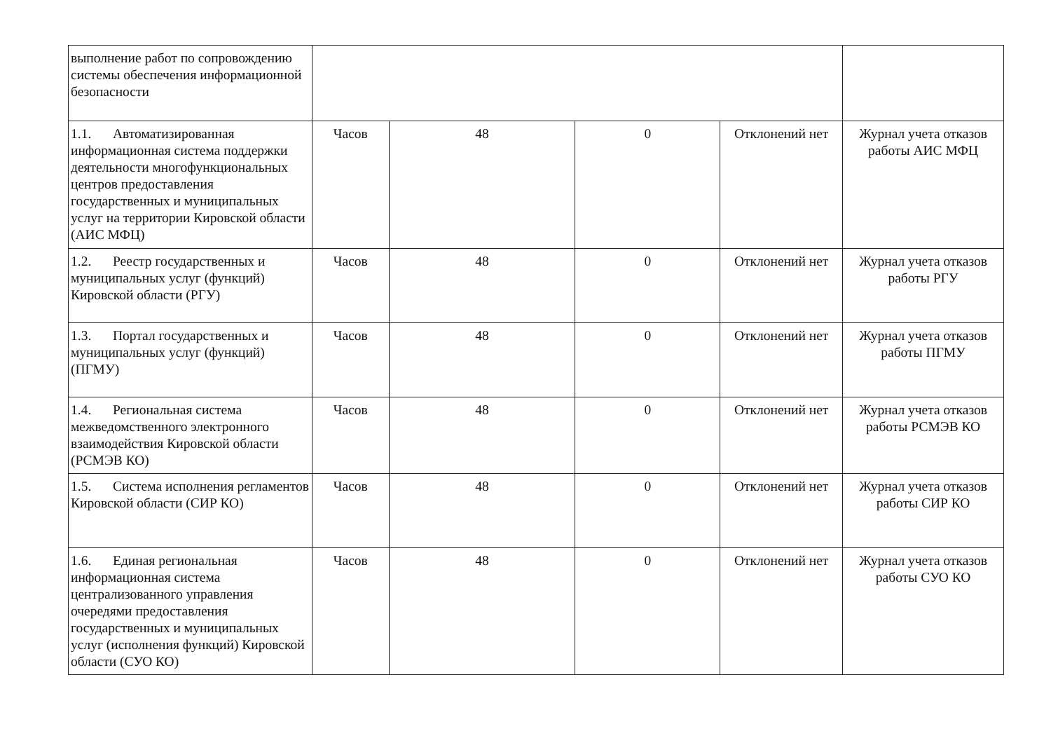| выполнение работ по сопровождению системы обеспечения информационной безопасности | | | | | |
| 1.1. Автоматизированная информационная система поддержки деятельности многофункциональных центров предоставления государственных и муниципальных услуг на территории Кировской области (АИС МФЦ) | Часов | 48 | 0 | Отклонений нет | Журнал учета отказов работы АИС МФЦ |
| 1.2. Реестр государственных и муниципальных услуг (функций) Кировской области (РГУ) | Часов | 48 | 0 | Отклонений нет | Журнал учета отказов работы РГУ |
| 1.3. Портал государственных и муниципальных услуг (функций) (ПГМУ) | Часов | 48 | 0 | Отклонений нет | Журнал учета отказов работы ПГМУ |
| 1.4. Региональная система межведомственного электронного взаимодействия Кировской области (РСМЭВ КО) | Часов | 48 | 0 | Отклонений нет | Журнал учета отказов работы РСМЭВ КО |
| 1.5. Система исполнения регламентов Кировской области (СИР КО) | Часов | 48 | 0 | Отклонений нет | Журнал учета отказов работы СИР КО |
| 1.6. Единая региональная информационная система централизованного управления очередями предоставления государственных и муниципальных услуг (исполнения функций) Кировской области (СУО КО) | Часов | 48 | 0 | Отклонений нет | Журнал учета отказов работы СУО КО |